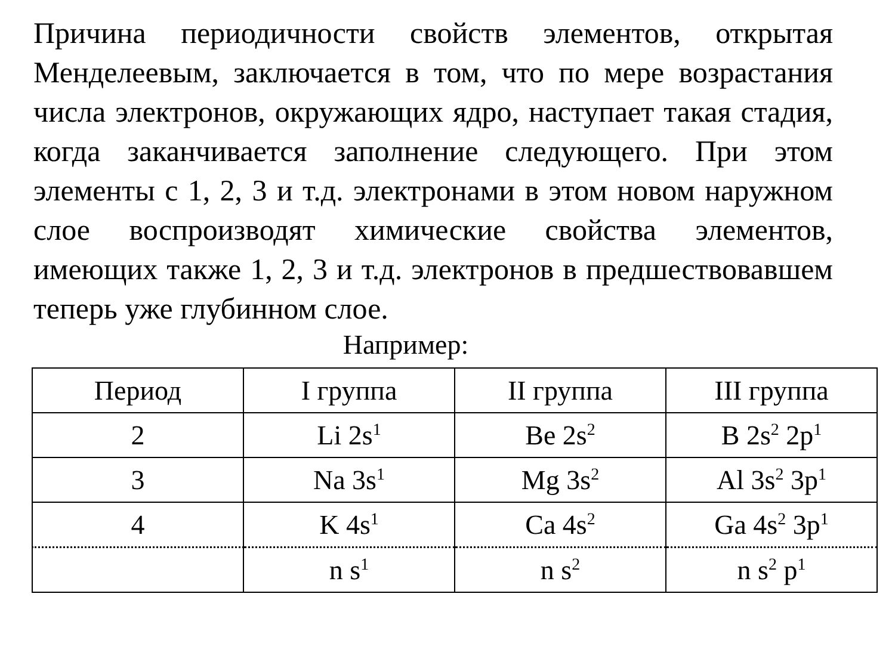Причина периодичности свойств элементов, открытая Менделеевым, заключается в том, что по мере возрастания числа электронов, окружающих ядро, наступает такая стадия, когда заканчивается заполнение следующего. При этом элементы с 1, 2, 3 и т.д. электронами в этом новом наружном слое воспроизводят химические свойства элементов, имеющих также 1, 2, 3 и т.д. электронов в предшествовавшем теперь уже глубинном слое.
Например:
| Период | I группа | II группа | III группа |
| --- | --- | --- | --- |
| 2 | Li 2s<sup>1</sup> | Be 2s<sup>2</sup> | B 2s<sup>2</sup> 2p<sup>1</sup> |
| 3 | Na 3s<sup>1</sup> | Mg 3s<sup>2</sup> | Al 3s<sup>2</sup> 3p<sup>1</sup> |
| 4 | K 4s<sup>1</sup> | Ca 4s<sup>2</sup> | Ga 4s<sup>2</sup> 3p<sup>1</sup> |
| | n s<sup>1</sup> | n s<sup>2</sup> | n s<sup>2</sup> p<sup>1</sup> |